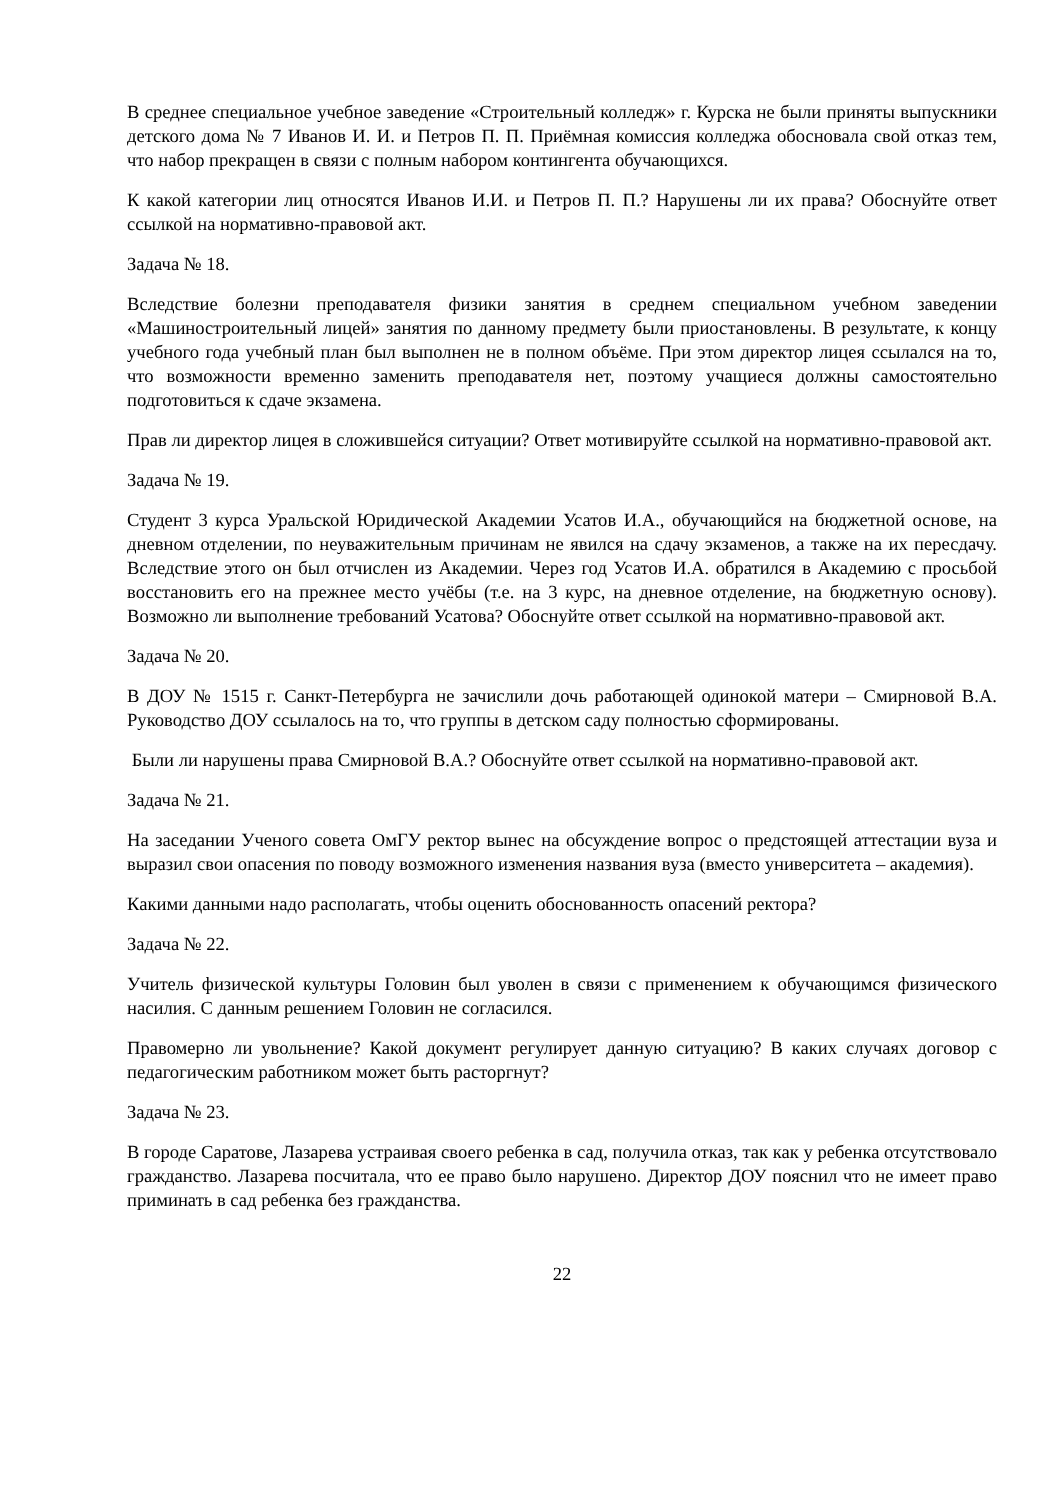В среднее специальное учебное заведение «Строительный колледж» г. Курска не были приняты выпускники детского дома № 7 Иванов И. И. и Петров П. П. Приёмная комиссия колледжа обосновала свой отказ тем, что набор прекращен в связи с полным набором контингента обучающихся.
К какой категории лиц относятся Иванов И.И. и Петров П. П.? Нарушены ли их права? Обоснуйте ответ ссылкой на нормативно-правовой акт.
Задача № 18.
Вследствие болезни преподавателя физики занятия в среднем специальном учебном заведении «Машиностроительный лицей» занятия по данному предмету были приостановлены. В результате, к концу учебного года учебный план был выполнен не в полном объёме. При этом директор лицея ссылался на то, что возможности временно заменить преподавателя нет, поэтому учащиеся должны самостоятельно подготовиться к сдаче экзамена.
Прав ли директор лицея в сложившейся ситуации? Ответ мотивируйте ссылкой на нормативно-правовой акт.
Задача № 19.
Студент 3 курса Уральской Юридической Академии Усатов И.А., обучающийся на бюджетной основе, на дневном отделении, по неуважительным причинам не явился на сдачу экзаменов, а также на их пересдачу. Вследствие этого он был отчислен из Академии. Через год Усатов И.А. обратился в Академию с просьбой восстановить его на прежнее место учёбы (т.е. на 3 курс, на дневное отделение, на бюджетную основу). Возможно ли выполнение требований Усатова? Обоснуйте ответ ссылкой на нормативно-правовой акт.
Задача № 20.
В ДОУ № 1515 г. Санкт-Петербурга не зачислили дочь работающей одинокой матери – Смирновой В.А. Руководство ДОУ ссылалось на то, что группы в детском саду полностью сформированы.
Были ли нарушены права Смирновой В.А.? Обоснуйте ответ ссылкой на нормативно-правовой акт.
Задача № 21.
На заседании Ученого совета ОмГУ ректор вынес на обсуждение вопрос о предстоящей аттестации вуза и выразил свои опасения по поводу возможного изменения названия вуза (вместо университета – академия).
Какими данными надо располагать, чтобы оценить обоснованность опасений ректора?
Задача № 22.
Учитель физической культуры Головин был уволен в связи с применением к обучающимся физического насилия. С данным решением Головин не согласился.
Правомерно ли увольнение? Какой документ регулирует данную ситуацию? В каких случаях договор с педагогическим работником может быть расторгнут?
Задача № 23.
В городе Саратове, Лазарева устраивая своего ребенка в сад, получила отказ, так как у ребенка отсутствовало гражданство. Лазарева посчитала, что ее право было нарушено. Директор ДОУ пояснил что не имеет право приминать в сад ребенка без гражданства.
22